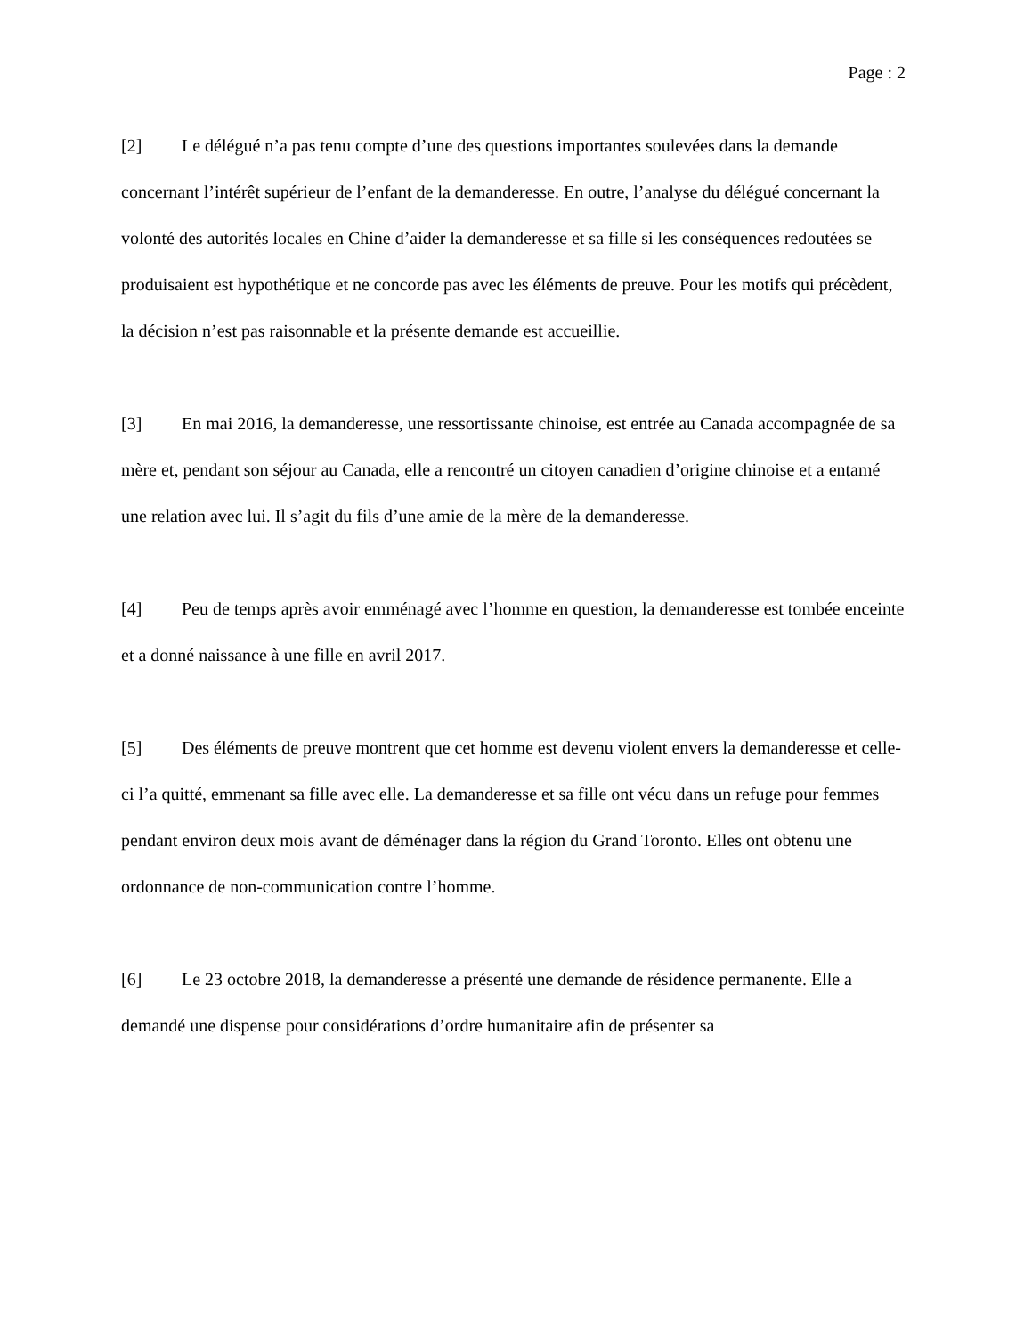Page : 2
[2] Le délégué n’a pas tenu compte d’une des questions importantes soulevées dans la demande concernant l’intérêt supérieur de l’enfant de la demanderesse. En outre, l’analyse du délégué concernant la volonté des autorités locales en Chine d’aider la demanderesse et sa fille si les conséquences redoutées se produisaient est hypothétique et ne concorde pas avec les éléments de preuve. Pour les motifs qui précèdent, la décision n’est pas raisonnable et la présente demande est accueillie.
[3] En mai 2016, la demanderesse, une ressortissante chinoise, est entrée au Canada accompagnée de sa mère et, pendant son séjour au Canada, elle a rencontré un citoyen canadien d’origine chinoise et a entamé une relation avec lui. Il s’agit du fils d’une amie de la mère de la demanderesse.
[4] Peu de temps après avoir emménagé avec l’homme en question, la demanderesse est tombée enceinte et a donné naissance à une fille en avril 2017.
[5] Des éléments de preuve montrent que cet homme est devenu violent envers la demanderesse et celle-ci l’a quitté, emmenant sa fille avec elle. La demanderesse et sa fille ont vécu dans un refuge pour femmes pendant environ deux mois avant de déménager dans la région du Grand Toronto. Elles ont obtenu une ordonnance de non-communication contre l’homme.
[6] Le 23 octobre 2018, la demanderesse a présenté une demande de résidence permanente. Elle a demandé une dispense pour considérations d’ordre humanitaire afin de présenter sa